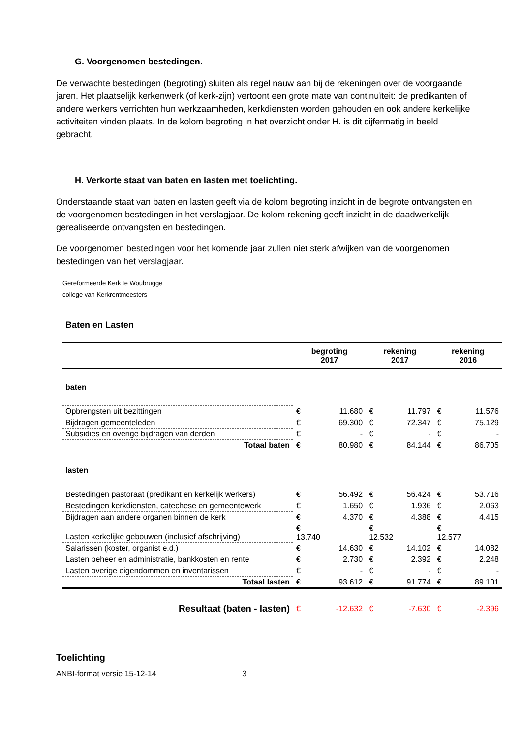G. Voorgenomen bestedingen.
De verwachte bestedingen (begroting) sluiten als regel nauw aan bij de rekeningen over de voorgaande jaren. Het plaatselijk kerkenwerk (of kerk-zijn) vertoont een grote mate van continuïteit: de predikanten of andere werkers verrichten hun werkzaamheden, kerkdiensten worden gehouden en ook andere kerkelijke activiteiten vinden plaats. In de kolom begroting in het overzicht onder H. is dit cijfermatig in beeld gebracht.
H. Verkorte staat van baten en lasten met toelichting.
Onderstaande staat van baten en lasten geeft via de kolom begroting inzicht in de begrote ontvangsten en de voorgenomen bestedingen in het verslagjaar. De kolom rekening geeft inzicht in de daadwerkelijk gerealiseerde ontvangsten en bestedingen.
De voorgenomen bestedingen voor het komende jaar zullen niet sterk afwijken van de voorgenomen bestedingen van het verslagjaar.
Gereformeerde Kerk te Woubrugge
college van Kerkrentmeesters
Baten en Lasten
| | begroting 2017 | | rekening 2017 | | rekening 2016 | |
| --- | --- | --- | --- | --- | --- | --- |
| baten | | | | | | |
| Opbrengsten uit bezittingen | € | 11.680 | € | 11.797 | € | 11.576 |
| Bijdragen gemeenteleden | € | 69.300 | € | 72.347 | € | 75.129 |
| Subsidies en overige bijdragen van derden | € | - | € | - | € | - |
| Totaal baten | € | 80.980 | € | 84.144 | € | 86.705 |
| lasten | | | | | | |
| Bestedingen pastoraat (predikant en kerkelijk werkers) | € | 56.492 | € | 56.424 | € | 53.716 |
| Bestedingen kerkdiensten, catechese en gemeentewerk | € | 1.650 | € | 1.936 | € | 2.063 |
| Bijdragen aan andere organen binnen de kerk | € | 4.370 | € | 4.388 | € | 4.415 |
| Lasten kerkelijke gebouwen (inclusief afschrijving) | € 13.740 | | € 12.532 | | € 12.577 | |
| Salarissen (koster, organist e.d.) | € | 14.630 | € | 14.102 | € | 14.082 |
| Lasten beheer en administratie, bankkosten en rente | € | 2.730 | € | 2.392 | € | 2.248 |
| Lasten overige eigendommen en inventarissen | € | - | € | - | € | - |
| Totaal lasten | € | 93.612 | € | 91.774 | € | 89.101 |
| Resultaat (baten - lasten) | € | -12.632 | € | -7.630 | € | -2.396 |
Toelichting
ANBI-format versie 15-12-14 3